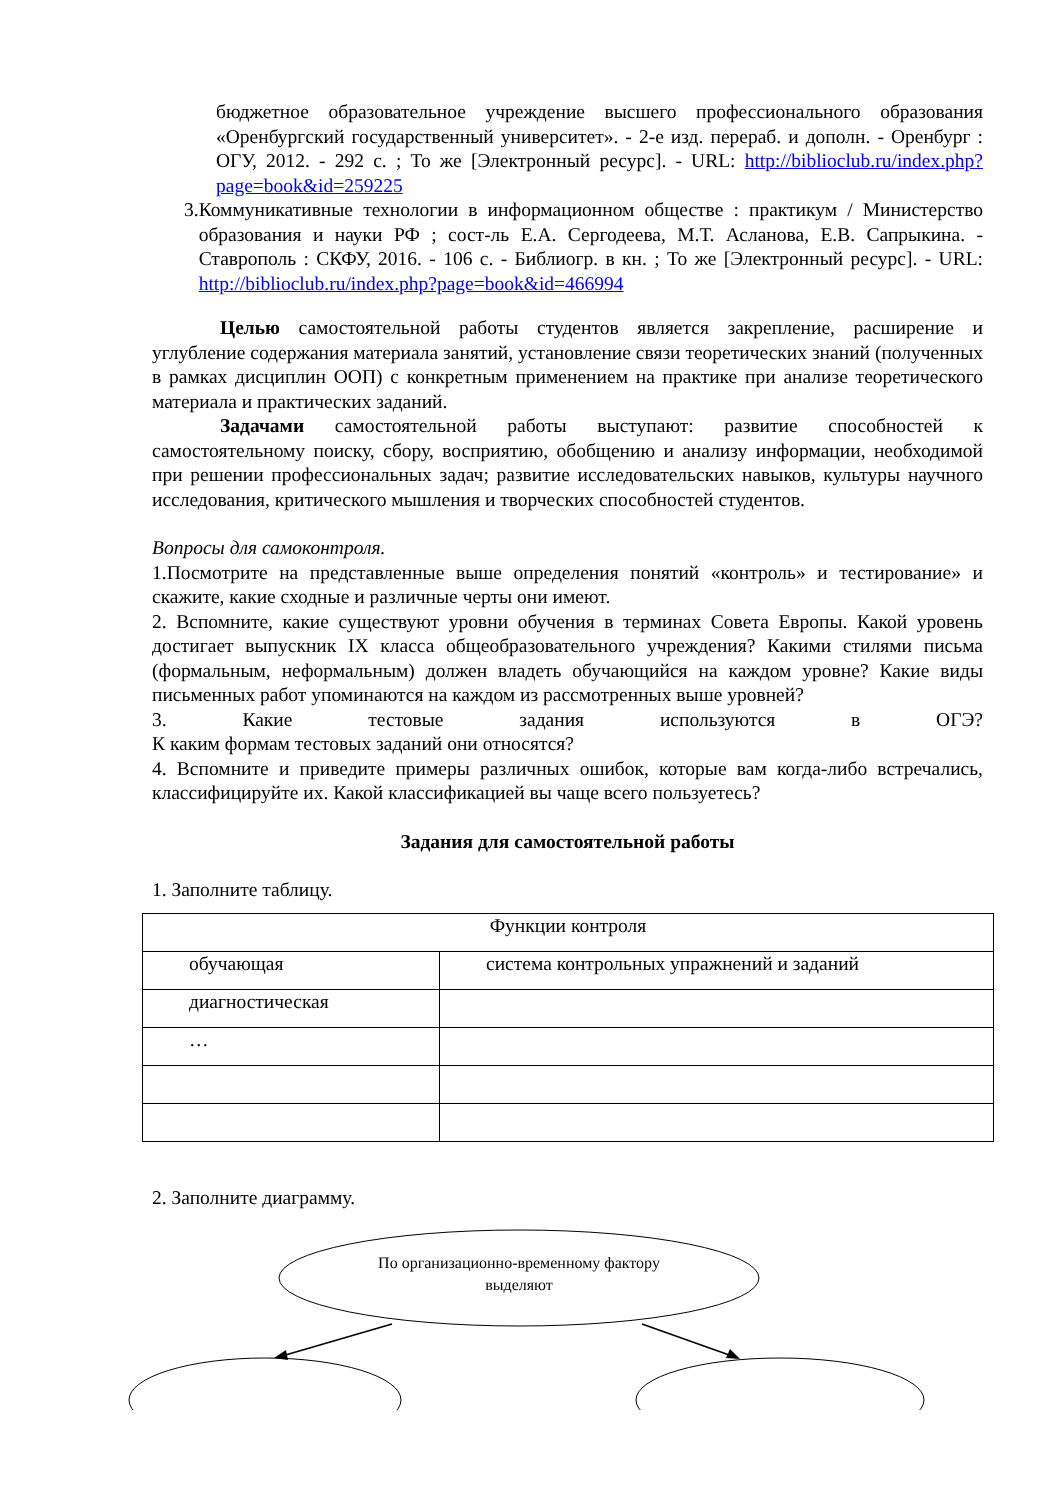бюджетное образовательное учреждение высшего профессионального образования «Оренбургский государственный университет». - 2-е изд. перераб. и дополн. - Оренбург : ОГУ, 2012. - 292 с. ; То же [Электронный ресурс]. - URL: http://biblioclub.ru/index.php?page=book&id=259225
3. Коммуникативные технологии в информационном обществе : практикум / Министерство образования и науки РФ ; сост-ль Е.А. Сергодеева, М.Т. Асланова, Е.В. Сапрыкина. - Ставрополь : СКФУ, 2016. - 106 с. - Библиогр. в кн. ; То же [Электронный ресурс]. - URL: http://biblioclub.ru/index.php?page=book&id=466994
Целью самостоятельной работы студентов является закрепление, расширение и углубление содержания материала занятий, установление связи теоретических знаний (полученных в рамках дисциплин ООП) с конкретным применением на практике при анализе теоретического материала и практических заданий.
Задачами самостоятельной работы выступают: развитие способностей к самостоятельному поиску, сбору, восприятию, обобщению и анализу информации, необходимой при решении профессиональных задач; развитие исследовательских навыков, культуры научного исследования, критического мышления и творческих способностей студентов.
Вопросы для самоконтроля.
1.Посмотрите на представленные выше определения понятий «контроль» и тестирование» и скажите, какие сходные и различные черты они имеют.
2. Вспомните, какие существуют уровни обучения в терминах Совета Европы. Какой уровень достигает выпускник IX класса общеобразовательного учреждения? Какими стилями письма (формальным, неформальным) должен владеть обучающийся на каждом уровне? Какие виды письменных работ упоминаются на каждом из рассмотренных выше уровней?
3. Какие тестовые задания используются в ОГЭ?
К каким формам тестовых заданий они относятся?
4. Вспомните и приведите примеры различных ошибок, которые вам когда-либо встречались, классифицируйте их. Какой классификацией вы чаще всего пользуетесь?
Задания для самостоятельной работы
1. Заполните таблицу.
| Функции контроля | |
| обучающая | система контрольных упражнений и заданий |
| диагностическая | |
| … | |
2. Заполните диаграмму.
По организационно-временному фактору
выделяют